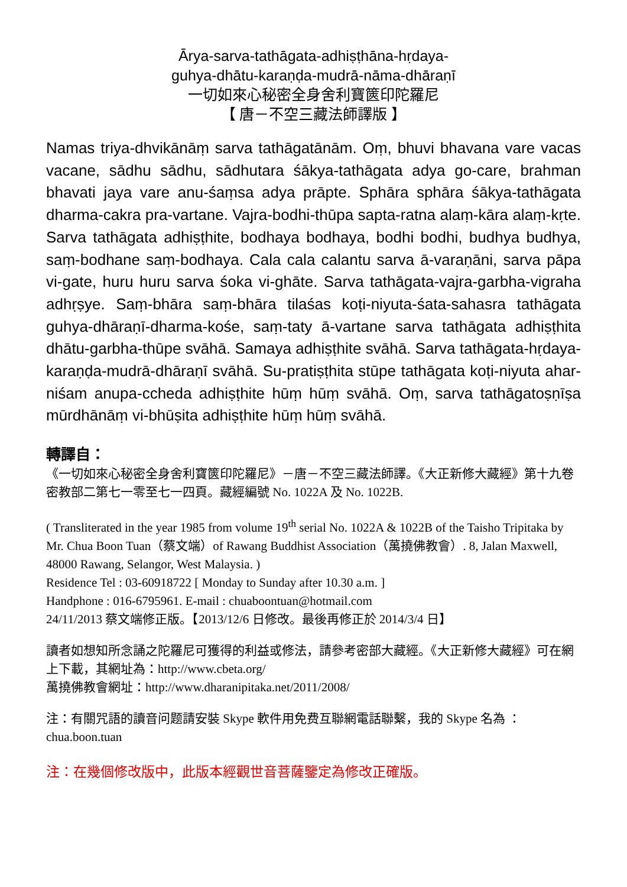Ārya-sarva-tathāgata-adhiṣṭhāna-hṛdaya-
guhya-dhātu-karaṇḍa-mudrā-nāma-dhāraṇī
一切如來心秘密全身舍利寶篋印陀羅尼
【 唐－不空三藏法師譯版 】
Namas triya-dhvikānāṃ sarva tathāgatānām. Oṃ, bhuvi bhavana vare vacas vacane, sādhu sādhu, sādhutara śākya-tathāgata adya go-care, brahman bhavati jaya vare anu-śaṃsa adya prāpte. Sphāra sphāra śākya-tathāgata dharma-cakra pra-vartane. Vajra-bodhi-thūpa sapta-ratna alaṃ-kāra alaṃ-kṛte. Sarva tathāgata adhiṣṭhite, bodhaya bodhaya, bodhi bodhi, budhya budhya, saṃ-bodhane saṃ-bodhaya. Cala cala calantu sarva ā-varaṇāni, sarva pāpa vi-gate, huru huru sarva śoka vi-ghāte. Sarva tathāgata-vajra-garbha-vigraha adhṛṣye. Saṃ-bhāra saṃ-bhāra tilaśas koṭi-niyuta-śata-sahasra tathāgata guhya-dhāraṇī-dharma-kośe, saṃ-taty ā-vartane sarva tathāgata adhiṣṭhita dhātu-garbha-thūpe svāhā. Samaya adhiṣṭhite svāhā. Sarva tathāgata-hṛdaya-karaṇḍa-mudrā-dhāraṇī svāhā. Su-pratiṣṭhita stūpe tathāgata koṭi-niyuta ahar-niśam anupa-ccheda adhiṣṭhite hūṃ hūṃ svāhā. Oṃ, sarva tathāgatoṣṇīṣa mūrdhānāṃ vi-bhūṣita adhiṣṭhite hūṃ hūṃ svāhā.
轉譯自：
《一切如來心秘密全身舍利寶篋印陀羅尼》－唐－不空三藏法師譯。《大正新修大藏經》第十九卷密教部二第七一零至七一四頁。藏經編號 No. 1022A 及 No. 1022B.
( Transliterated in the year 1985 from volume 19<sup>th</sup> serial No. 1022A & 1022B of the Taisho Tripitaka by Mr. Chua Boon Tuan（蔡文端）of Rawang Buddhist Association（萬撓佛教會）. 8, Jalan Maxwell, 48000 Rawang, Selangor, West Malaysia. )
Residence Tel : 03-60918722 [ Monday to Sunday after 10.30 a.m. ]
Handphone : 016-6795961. E-mail : chuaboontuan@hotmail.com
24/11/2013 蔡文端修正版。【2013/12/6 日修改。最後再修正於 2014/3/4 日】
讀者如想知所念誦之陀羅尼可獲得的利益或修法，請參考密部大藏經。《大正新修大藏經》可在網上下載，其網址為：http://www.cbeta.org/
萬撓佛教會網址：http://www.dharanipitaka.net/2011/2008/
注：有關咒語的讀音问题請安裝 Skype 軟件用免费互聯網電話聯繫，我的 Skype 名為 ：chua.boon.tuan
注：在幾個修改版中，此版本經觀世音菩薩鑒定為修改正確版。